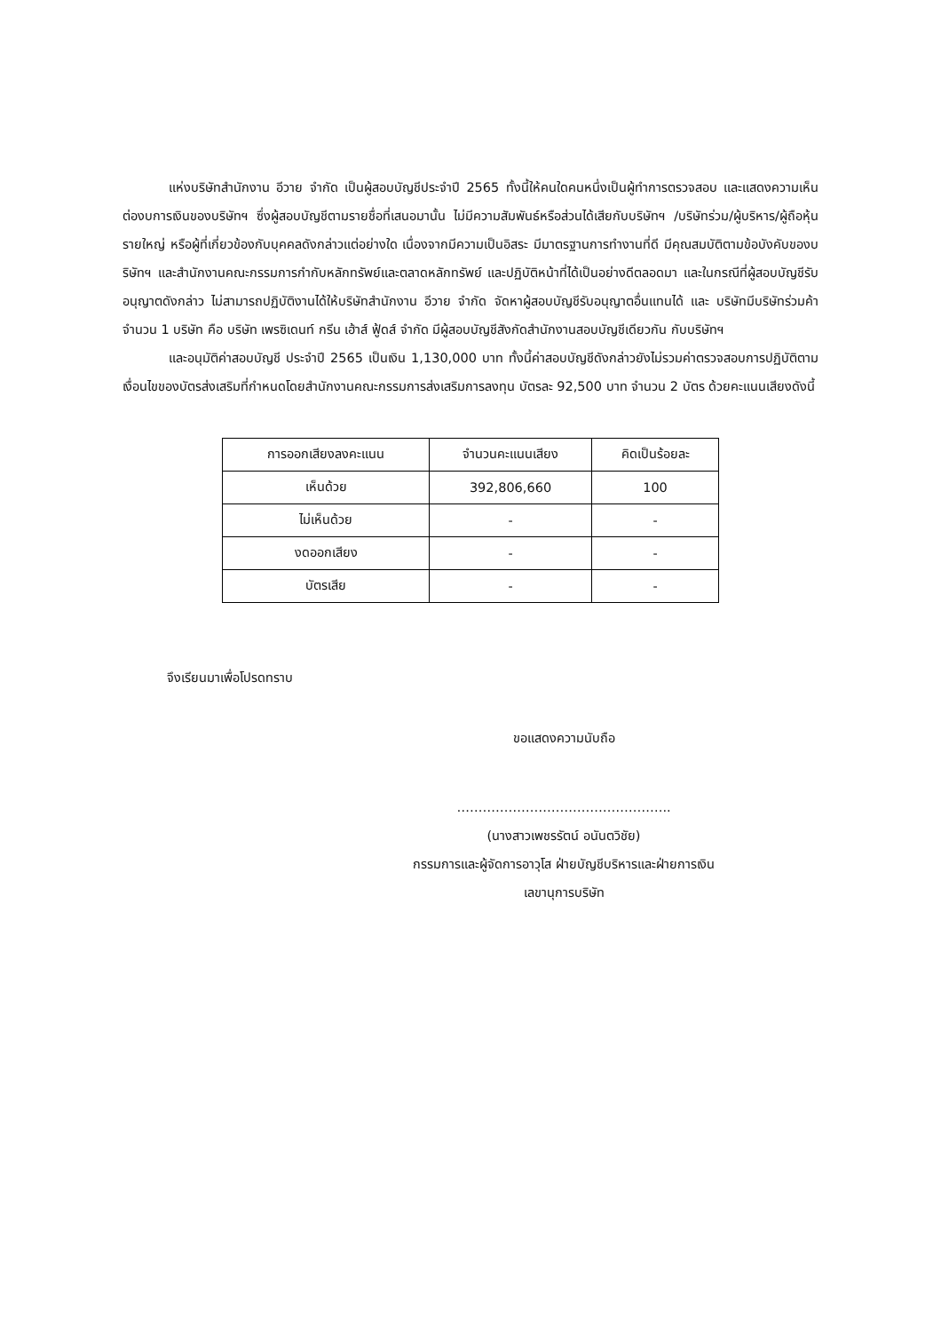แห่งบริษัทสำนักงาน อีวาย จำกัด เป็นผู้สอบบัญชีประจำปี 2565 ทั้งนี้ให้คนใดคนหนึ่งเป็นผู้ทำการตรวจสอบ และแสดงความเห็นต่องบการเงินของบริษัทฯ ซึ่งผู้สอบบัญชีตามรายชื่อที่เสนอมานั้น ไม่มีความสัมพันธ์หรือส่วนได้เสียกับบริษัทฯ /บริษัทร่วม/ผู้บริหาร/ผู้ถือหุ้นรายใหญ่ หรือผู้ที่เกี่ยวข้องกับบุคคลดังกล่าวแต่อย่างใด เนื่องจากมีความเป็นอิสระ มีมาตรฐานการทำงานที่ดี มีคุณสมบัติตามข้อบังคับของบริษัทฯ และสำนักงานคณะกรรมการกำกับหลักทรัพย์และตลาดหลักทรัพย์ และปฏิบัติหน้าที่ได้เป็นอย่างดีตลอดมา และในกรณีที่ผู้สอบบัญชีรับอนุญาตดังกล่าว ไม่สามารถปฏิบัติงานได้ให้บริษัทสำนักงาน อีวาย จำกัด จัดหาผู้สอบบัญชีรับอนุญาตอื่นแทนได้ และ บริษัทมีบริษัทร่วมค้า จำนวน 1 บริษัท คือ บริษัท เพรซิเดนท์ กรีน เฮ้าส์ ฟู้ดส์ จำกัด มีผู้สอบบัญชีสังกัดสำนักงานสอบบัญชีเดียวกัน กับบริษัทฯ
และอนุมัติค่าสอบบัญชี ประจำปี 2565 เป็นเงิน 1,130,000 บาท ทั้งนี้ค่าสอบบัญชีดังกล่าวยังไม่รวมค่าตรวจสอบการปฏิบัติตามเงื่อนไขของบัตรส่งเสริมที่กำหนดโดยสำนักงานคณะกรรมการส่งเสริมการลงทุน บัตรละ 92,500 บาท จำนวน 2 บัตร ด้วยคะแนนเสียงดังนี้
| การออกเสียงลงคะแนน | จำนวนคะแนนเสียง | คิดเป็นร้อยละ |
| --- | --- | --- |
| เห็นด้วย | 392,806,660 | 100 |
| ไม่เห็นด้วย | - | - |
| งดออกเสียง | - | - |
| บัตรเสีย | - | - |
จึงเรียนมาเพื่อโปรดทราบ
ขอแสดงความนับถือ
…………………………………………..
(นางสาวเพชรรัตน์ อนันตวิชัย)
กรรมการและผู้จัดการอาวุโส ฝ่ายบัญชีบริหารและฝ่ายการเงิน
เลขานุการบริษัท